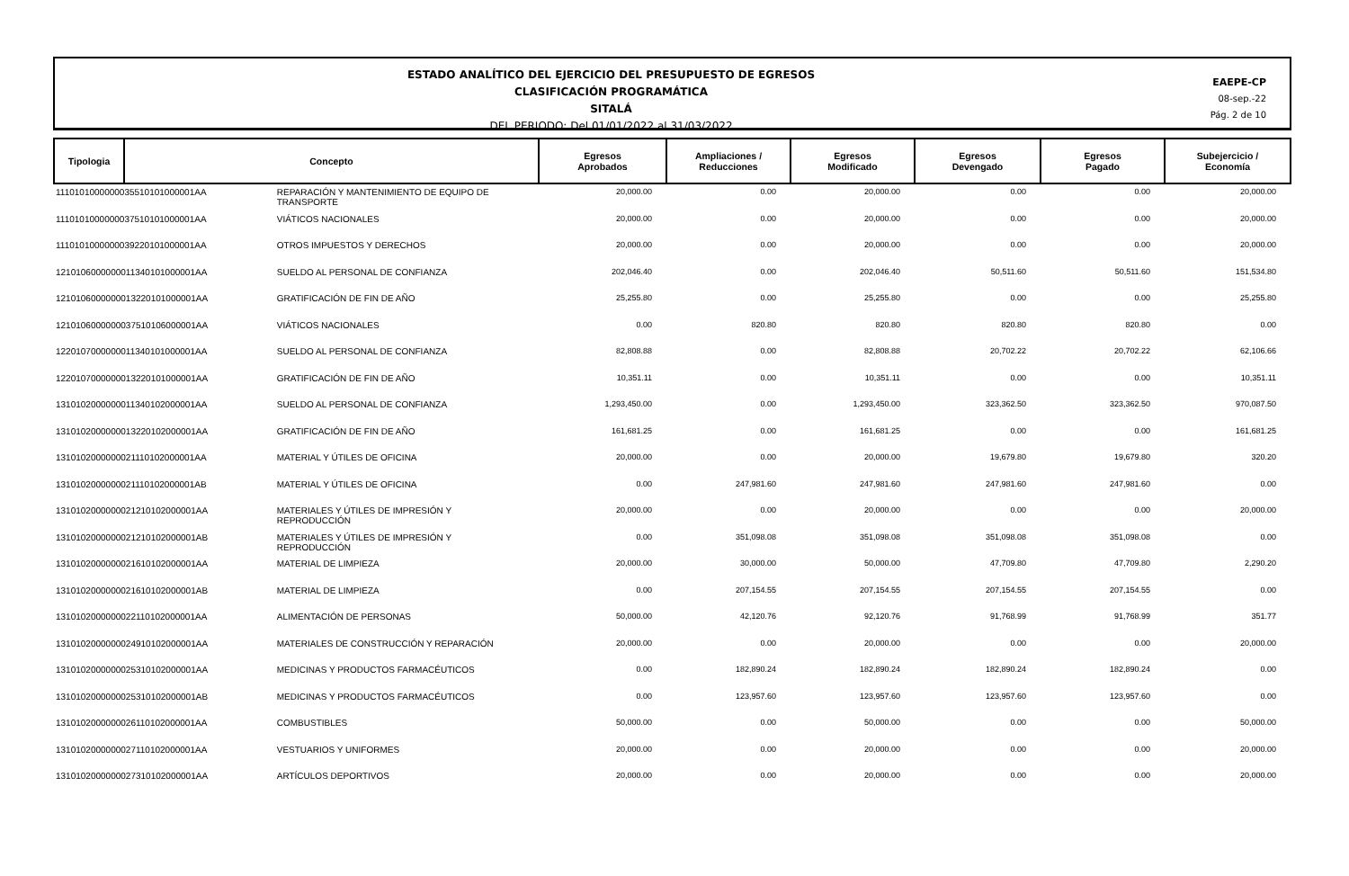ESTADO ANALÍTICO DEL EJERCICIO DEL PRESUPUESTO DE EGRESOS
CLASIFICACIÓN PROGRAMÁTICA
SITALÁ
DEL PERIODO: Del 01/01/2022 al 31/03/2022
EAEPE-CP
08-sep.-22
Pág. 2 de 10
| Tipologia | Concepto | | Egresos Aprobados | Ampliaciones / Reducciones | Egresos Modificado | Egresos Devengado | Egresos Pagado | Subejercicio / Economía |
| --- | --- | --- | --- | --- | --- | --- | --- | --- |
| 1110101000000035510101000001AA | | REPARACIÓN Y MANTENIMIENTO DE EQUIPO DE TRANSPORTE | 20,000.00 | 0.00 | 20,000.00 | 0.00 | 0.00 | 20,000.00 |
| 1110101000000037510101000001AA | | VIÁTICOS NACIONALES | 20,000.00 | 0.00 | 20,000.00 | 0.00 | 0.00 | 20,000.00 |
| 1110101000000039220101000001AA | | OTROS IMPUESTOS Y DERECHOS | 20,000.00 | 0.00 | 20,000.00 | 0.00 | 0.00 | 20,000.00 |
| 1210106000000011340101000001AA | | SUELDO AL PERSONAL DE CONFIANZA | 202,046.40 | 0.00 | 202,046.40 | 50,511.60 | 50,511.60 | 151,534.80 |
| 1210106000000013220101000001AA | | GRATIFICACIÓN DE FIN DE AÑO | 25,255.80 | 0.00 | 25,255.80 | 0.00 | 0.00 | 25,255.80 |
| 1210106000000037510106000001AA | | VIÁTICOS NACIONALES | 0.00 | 820.80 | 820.80 | 820.80 | 820.80 | 0.00 |
| 1220107000000011340101000001AA | | SUELDO AL PERSONAL DE CONFIANZA | 82,808.88 | 0.00 | 82,808.88 | 20,702.22 | 20,702.22 | 62,106.66 |
| 1220107000000013220101000001AA | | GRATIFICACIÓN DE FIN DE AÑO | 10,351.11 | 0.00 | 10,351.11 | 0.00 | 0.00 | 10,351.11 |
| 1310102000000011340102000001AA | | SUELDO AL PERSONAL DE CONFIANZA | 1,293,450.00 | 0.00 | 1,293,450.00 | 323,362.50 | 323,362.50 | 970,087.50 |
| 1310102000000013220102000001AA | | GRATIFICACIÓN DE FIN DE AÑO | 161,681.25 | 0.00 | 161,681.25 | 0.00 | 0.00 | 161,681.25 |
| 1310102000000021110102000001AA | | MATERIAL Y ÚTILES DE OFICINA | 20,000.00 | 0.00 | 20,000.00 | 19,679.80 | 19,679.80 | 320.20 |
| 1310102000000021110102000001AB | | MATERIAL Y ÚTILES DE OFICINA | 0.00 | 247,981.60 | 247,981.60 | 247,981.60 | 247,981.60 | 0.00 |
| 1310102000000021210102000001AA | | MATERIALES Y ÚTILES DE IMPRESIÓN Y REPRODUCCIÓN | 20,000.00 | 0.00 | 20,000.00 | 0.00 | 0.00 | 20,000.00 |
| 1310102000000021210102000001AB | | MATERIALES Y ÚTILES DE IMPRESIÓN Y REPRODUCCIÓN | 0.00 | 351,098.08 | 351,098.08 | 351,098.08 | 351,098.08 | 0.00 |
| 1310102000000021610102000001AA | | MATERIAL DE LIMPIEZA | 20,000.00 | 30,000.00 | 50,000.00 | 47,709.80 | 47,709.80 | 2,290.20 |
| 1310102000000021610102000001AB | | MATERIAL DE LIMPIEZA | 0.00 | 207,154.55 | 207,154.55 | 207,154.55 | 207,154.55 | 0.00 |
| 1310102000000022110102000001AA | | ALIMENTACIÓN DE PERSONAS | 50,000.00 | 42,120.76 | 92,120.76 | 91,768.99 | 91,768.99 | 351.77 |
| 1310102000000024910102000001AA | | MATERIALES DE CONSTRUCCIÓN Y REPARACIÓN | 20,000.00 | 0.00 | 20,000.00 | 0.00 | 0.00 | 20,000.00 |
| 1310102000000025310102000001AA | | MEDICINAS Y PRODUCTOS FARMACÉUTICOS | 0.00 | 182,890.24 | 182,890.24 | 182,890.24 | 182,890.24 | 0.00 |
| 1310102000000025310102000001AB | | MEDICINAS Y PRODUCTOS FARMACÉUTICOS | 0.00 | 123,957.60 | 123,957.60 | 123,957.60 | 123,957.60 | 0.00 |
| 1310102000000026110102000001AA | | COMBUSTIBLES | 50,000.00 | 0.00 | 50,000.00 | 0.00 | 0.00 | 50,000.00 |
| 1310102000000027110102000001AA | | VESTUARIOS Y UNIFORMES | 20,000.00 | 0.00 | 20,000.00 | 0.00 | 0.00 | 20,000.00 |
| 1310102000000027310102000001AA | | ARTÍCULOS DEPORTIVOS | 20,000.00 | 0.00 | 20,000.00 | 0.00 | 0.00 | 20,000.00 |